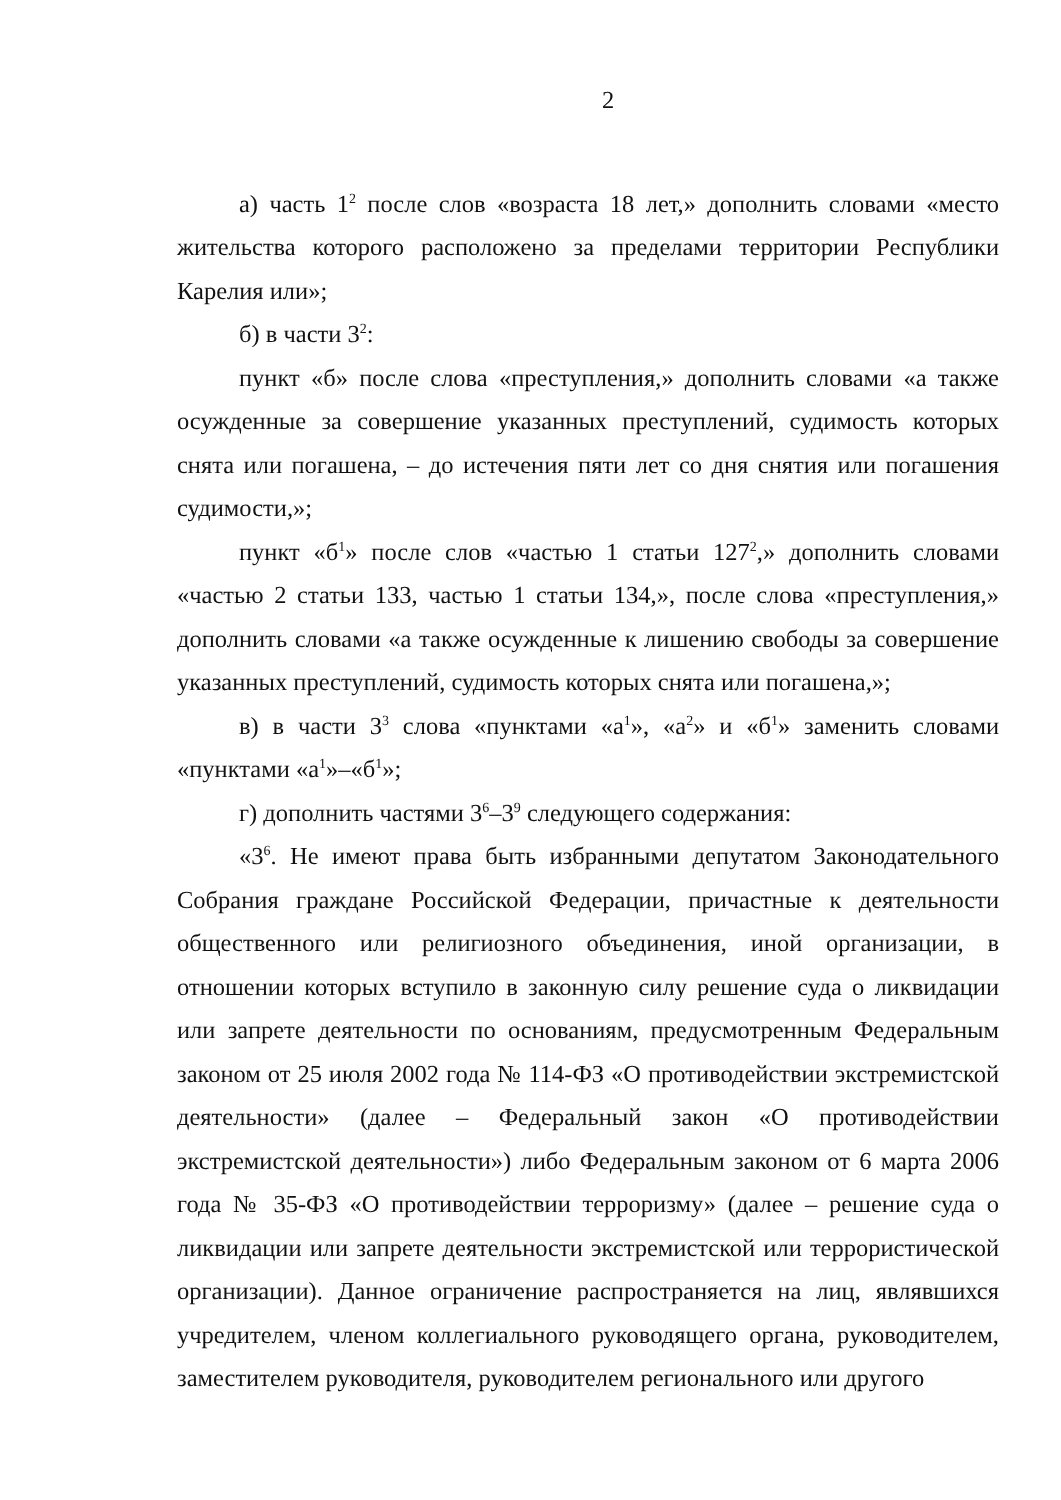2
а) часть 1<sup>2</sup> после слов «возраста 18 лет,» дополнить словами «место жительства которого расположено за пределами территории Республики Карелия или»;
б) в части 3<sup>2</sup>:
пункт «б» после слова «преступления,» дополнить словами «а также осужденные за совершение указанных преступлений, судимость которых снята или погашена, – до истечения пяти лет со дня снятия или погашения судимости,»;
пункт «б<sup>1</sup>» после слов «частью 1 статьи 127<sup>2</sup>,» дополнить словами «частью 2 статьи 133, частью 1 статьи 134,», после слова «преступления,» дополнить словами «а также осужденные к лишению свободы за совершение указанных преступлений, судимость которых снята или погашена,»;
в) в части 3<sup>3</sup> слова «пунктами «а<sup>1</sup>», «а<sup>2</sup>» и «б<sup>1</sup>» заменить словами «пунктами «а<sup>1</sup>»–«б<sup>1</sup>»;
г) дополнить частями 3<sup>6</sup>–3<sup>9</sup> следующего содержания:
«3<sup>6</sup>. Не имеют права быть избранными депутатом Законодательного Собрания граждане Российской Федерации, причастные к деятельности общественного или религиозного объединения, иной организации, в отношении которых вступило в законную силу решение суда о ликвидации или запрете деятельности по основаниям, предусмотренным Федеральным законом от 25 июля 2002 года № 114-ФЗ «О противодействии экстремистской деятельности» (далее – Федеральный закон «О противодействии экстремистской деятельности») либо Федеральным законом от 6 марта 2006 года № 35-ФЗ «О противодействии терроризму» (далее – решение суда о ликвидации или запрете деятельности экстремистской или террористической организации). Данное ограничение распространяется на лиц, являвшихся учредителем, членом коллегиального руководящего органа, руководителем, заместителем руководителя, руководителем регионального или другого